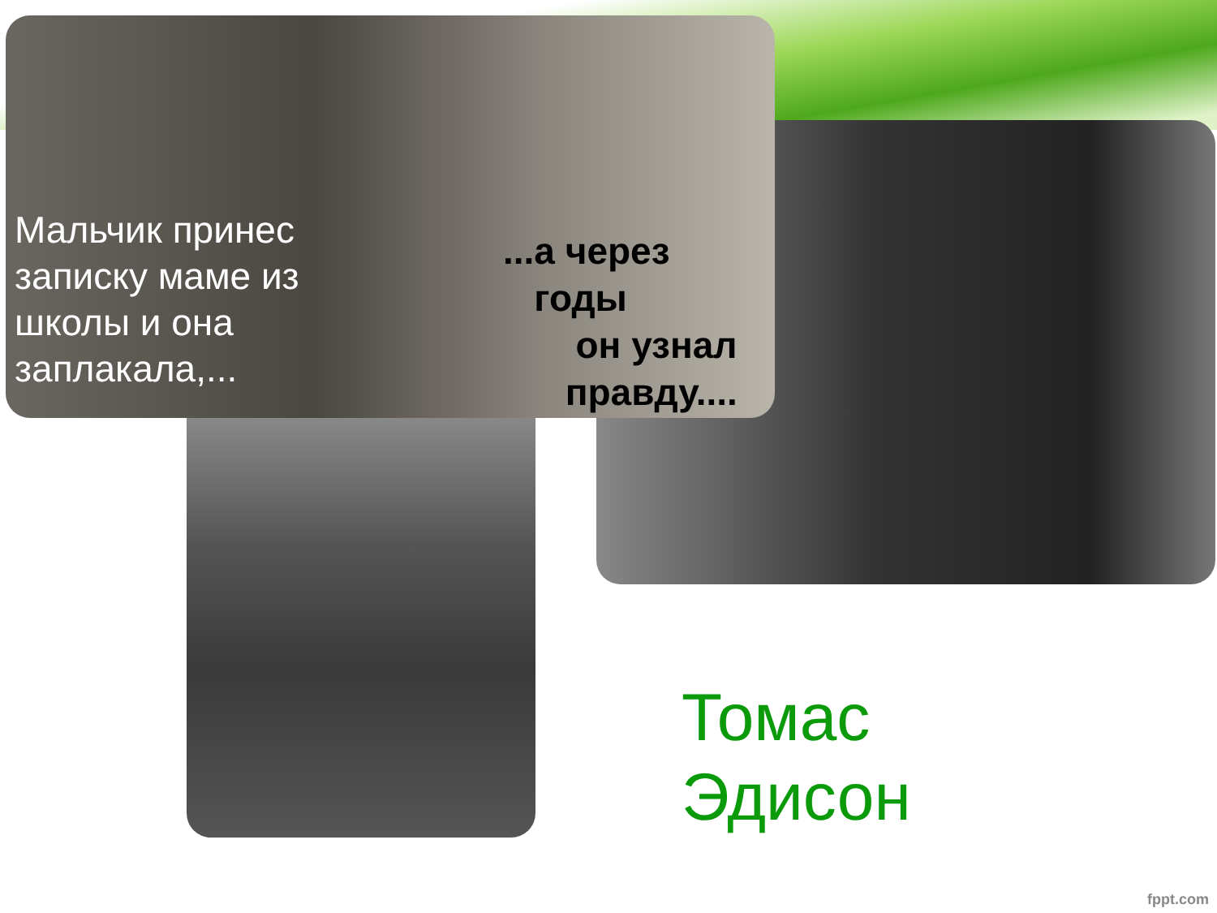Мальчик принес записку маме из школы и она заплакала,...
...а через
годы
он узнал
правду....
Томас
Эдисон
fppt.com